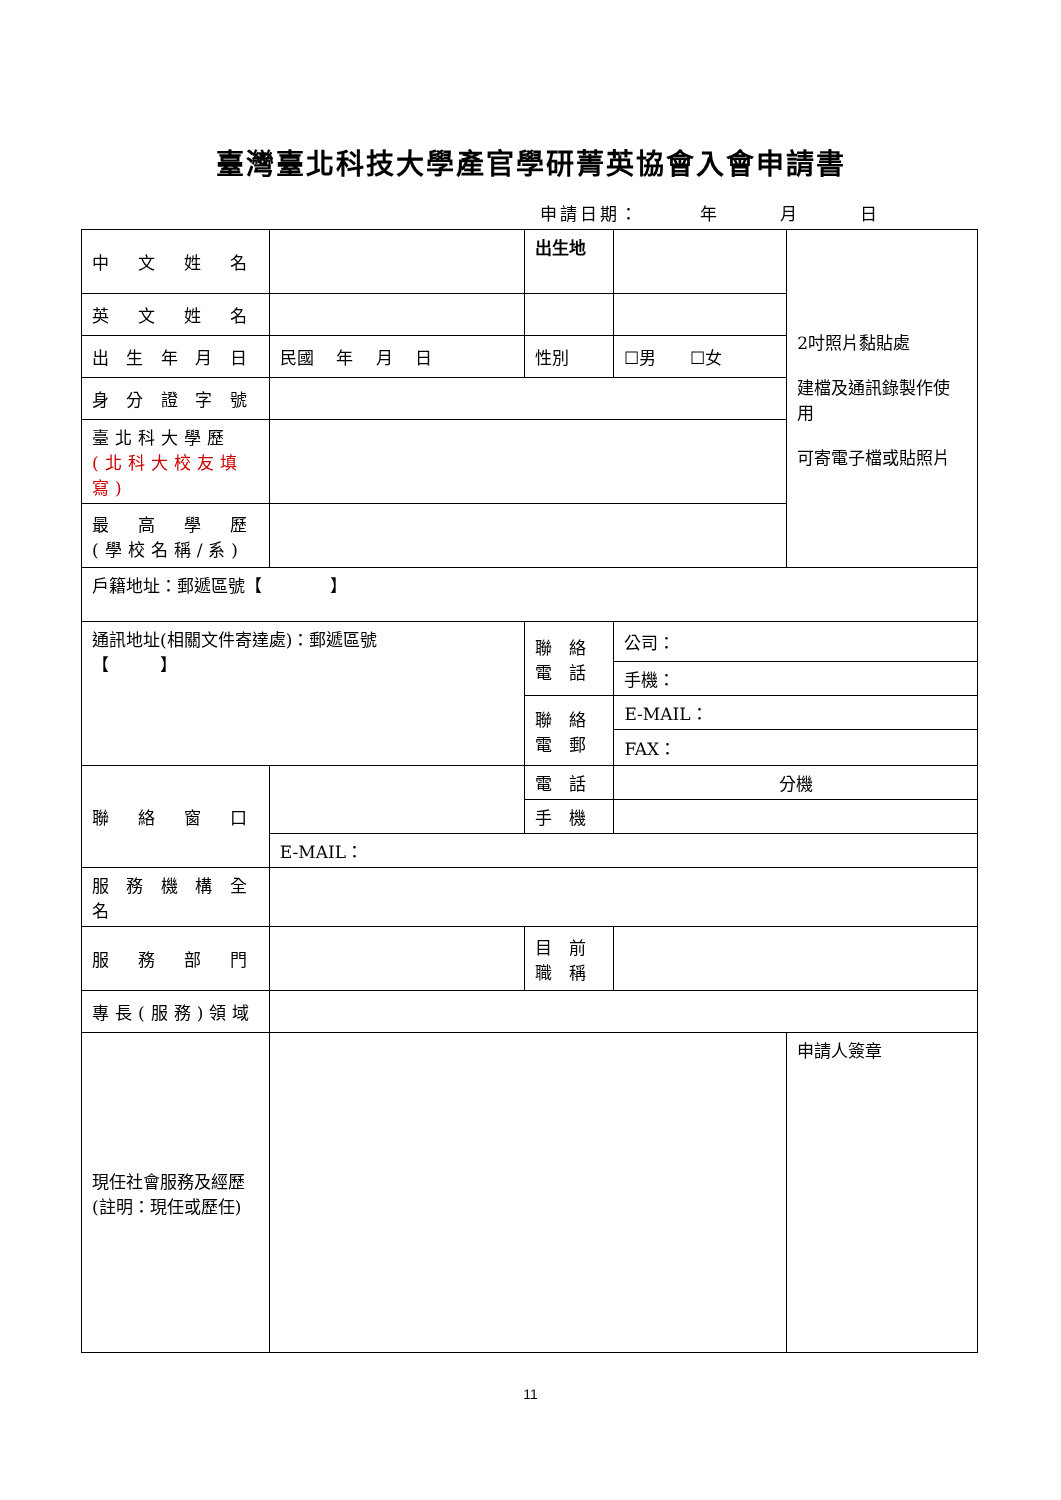臺灣臺北科技大學產官學研菁英協會入會申請書
申請日期：　　　年　　　月　　　日
| 中 文 姓 名 | | 出生地 | | 2吋照片黏貼處 建檔及通訊錄製作使用 可寄電子檔或貼照片 |
| 英 文 姓 名 | | | | |
| 出 生 年 月 日 | 民國 年 月 日 | 性別 | ☐男 ☐女 | |
| 身 分 證 字 號 | | | | |
| 臺北科大學歷 (北科大校友填寫) | | | | |
| 最 高 學 歷 (學校名稱/系) | | | | |
| 戶籍地址：郵遞區號【 】 | | | | |
| 通訊地址(相關文件寄達處)：郵遞區號 【 】 | | 聯 絡 電 話 | 公司： | |
| | | | 手機： | |
| | | 聯 絡 電 郵 | E-MAIL： | |
| | | | FAX： | |
| 聯 絡 窗 口 | | 電 話 | 分機 | |
| | | 手 機 | | |
| | E-MAIL： | | | |
| 服 務 機 構 全 名 | | | | |
| 服 務 部 門 | | 目 前 職 稱 | | |
| 專長(服務)領域 | | | | |
| 現任社會服務及經歷(註明：現任或歷任) | | | | 申請人簽章 |
11